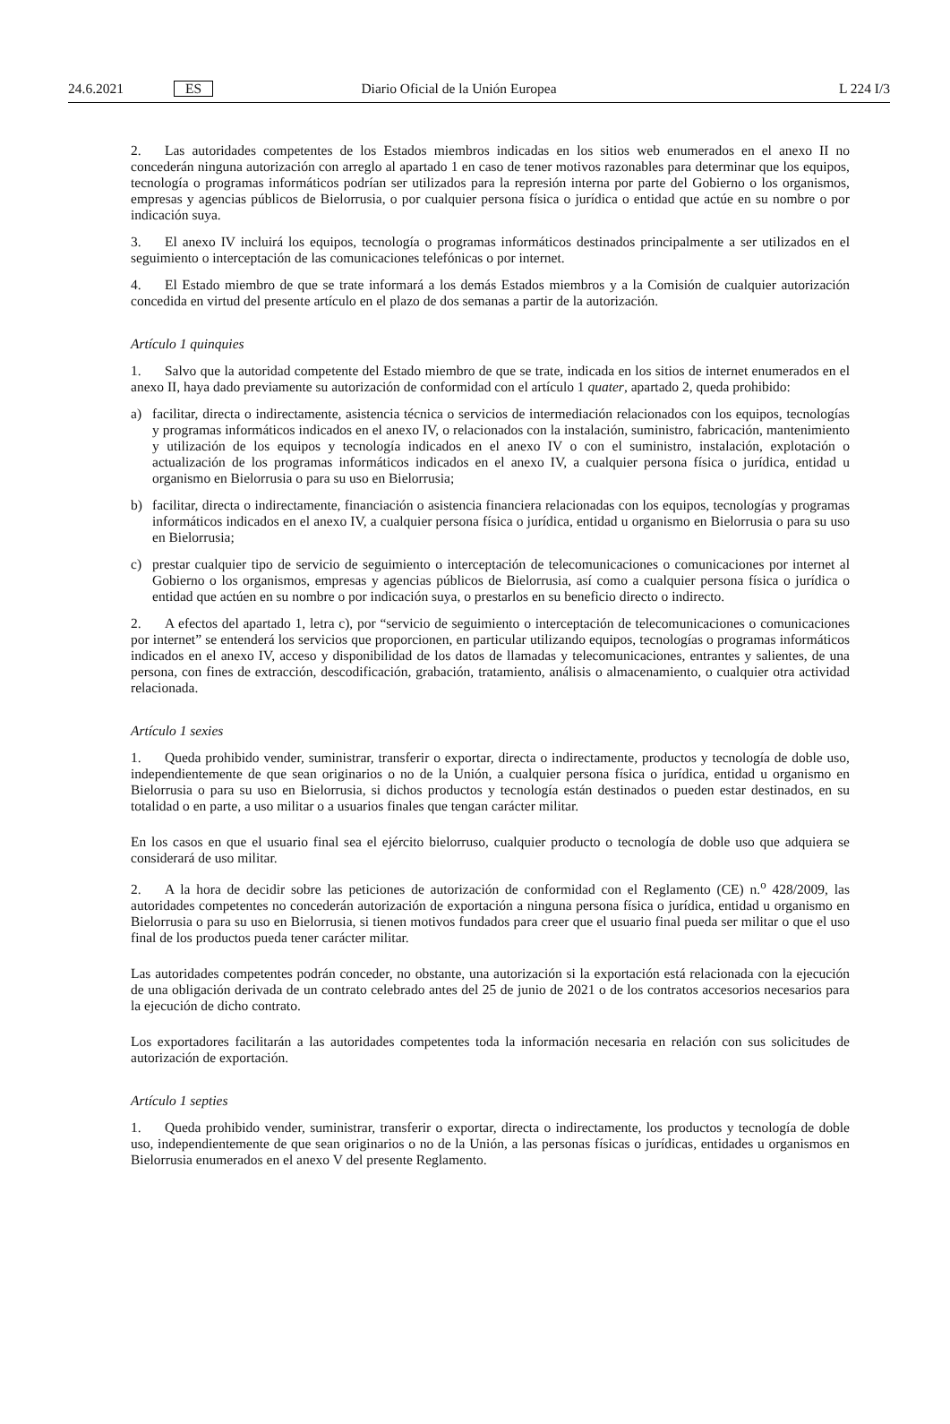24.6.2021 ES Diario Oficial de la Unión Europea L 224 I/3
2. Las autoridades competentes de los Estados miembros indicadas en los sitios web enumerados en el anexo II no concederán ninguna autorización con arreglo al apartado 1 en caso de tener motivos razonables para determinar que los equipos, tecnología o programas informáticos podrían ser utilizados para la represión interna por parte del Gobierno o los organismos, empresas y agencias públicos de Bielorrusia, o por cualquier persona física o jurídica o entidad que actúe en su nombre o por indicación suya.
3. El anexo IV incluirá los equipos, tecnología o programas informáticos destinados principalmente a ser utilizados en el seguimiento o interceptación de las comunicaciones telefónicas o por internet.
4. El Estado miembro de que se trate informará a los demás Estados miembros y a la Comisión de cualquier autorización concedida en virtud del presente artículo en el plazo de dos semanas a partir de la autorización.
Artículo 1 quinquies
1. Salvo que la autoridad competente del Estado miembro de que se trate, indicada en los sitios de internet enumerados en el anexo II, haya dado previamente su autorización de conformidad con el artículo 1 quater, apartado 2, queda prohibido:
a) facilitar, directa o indirectamente, asistencia técnica o servicios de intermediación relacionados con los equipos, tecnologías y programas informáticos indicados en el anexo IV, o relacionados con la instalación, suministro, fabricación, mantenimiento y utilización de los equipos y tecnología indicados en el anexo IV o con el suministro, instalación, explotación o actualización de los programas informáticos indicados en el anexo IV, a cualquier persona física o jurídica, entidad u organismo en Bielorrusia o para su uso en Bielorrusia;
b) facilitar, directa o indirectamente, financiación o asistencia financiera relacionadas con los equipos, tecnologías y programas informáticos indicados en el anexo IV, a cualquier persona física o jurídica, entidad u organismo en Bielorrusia o para su uso en Bielorrusia;
c) prestar cualquier tipo de servicio de seguimiento o interceptación de telecomunicaciones o comunicaciones por internet al Gobierno o los organismos, empresas y agencias públicos de Bielorrusia, así como a cualquier persona física o jurídica o entidad que actúen en su nombre o por indicación suya, o prestarlos en su beneficio directo o indirecto.
2. A efectos del apartado 1, letra c), por “servicio de seguimiento o interceptación de telecomunicaciones o comunicaciones por internet” se entenderá los servicios que proporcionen, en particular utilizando equipos, tecnologías o programas informáticos indicados en el anexo IV, acceso y disponibilidad de los datos de llamadas y telecomunicaciones, entrantes y salientes, de una persona, con fines de extracción, descodificación, grabación, tratamiento, análisis o almacenamiento, o cualquier otra actividad relacionada.
Artículo 1 sexies
1. Queda prohibido vender, suministrar, transferir o exportar, directa o indirectamente, productos y tecnología de doble uso, independientemente de que sean originarios o no de la Unión, a cualquier persona física o jurídica, entidad u organismo en Bielorrusia o para su uso en Bielorrusia, si dichos productos y tecnología están destinados o pueden estar destinados, en su totalidad o en parte, a uso militar o a usuarios finales que tengan carácter militar.
En los casos en que el usuario final sea el ejército bielorruso, cualquier producto o tecnología de doble uso que adquiera se considerará de uso militar.
2. A la hora de decidir sobre las peticiones de autorización de conformidad con el Reglamento (CE) n.<sup>o</sup> 428/2009, las autoridades competentes no concederán autorización de exportación a ninguna persona física o jurídica, entidad u organismo en Bielorrusia o para su uso en Bielorrusia, si tienen motivos fundados para creer que el usuario final pueda ser militar o que el uso final de los productos pueda tener carácter militar.
Las autoridades competentes podrán conceder, no obstante, una autorización si la exportación está relacionada con la ejecución de una obligación derivada de un contrato celebrado antes del 25 de junio de 2021 o de los contratos accesorios necesarios para la ejecución de dicho contrato.
Los exportadores facilitarán a las autoridades competentes toda la información necesaria en relación con sus solicitudes de autorización de exportación.
Artículo 1 septies
1. Queda prohibido vender, suministrar, transferir o exportar, directa o indirectamente, los productos y tecnología de doble uso, independientemente de que sean originarios o no de la Unión, a las personas físicas o jurídicas, entidades u organismos en Bielorrusia enumerados en el anexo V del presente Reglamento.